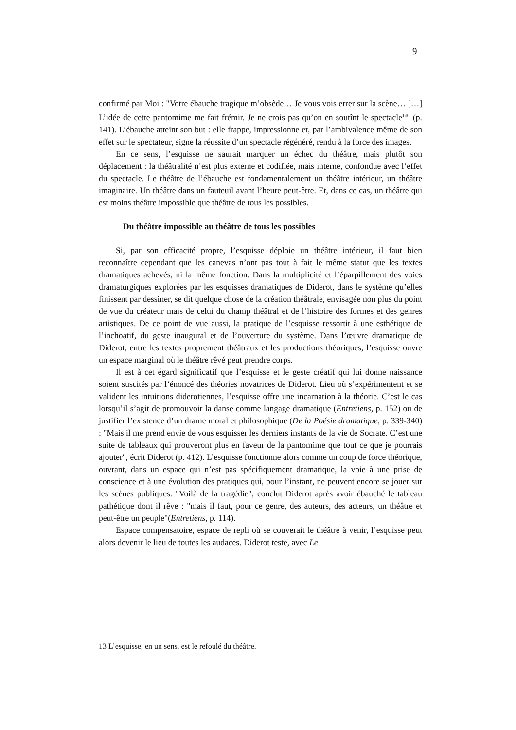9
confirmé par Moi : "Votre ébauche tragique m’obsède… Je vous vois errer sur la scène… […] L’idée de cette pantomime me fait frémir. Je ne crois pas qu’on en soutînt le spectacle<sup>13</sup>" (p. 141). L’ébauche atteint son but : elle frappe, impressionne et, par l’ambivalence même de son effet sur le spectateur, signe la réussite d’un spectacle régénéré, rendu à la force des images.
En ce sens, l’esquisse ne saurait marquer un échec du théâtre, mais plutôt son déplacement : la théâtralité n’est plus externe et codifiée, mais interne, confondue avec l’effet du spectacle. Le théâtre de l’ébauche est fondamentalement un théâtre intérieur, un théâtre imaginaire. Un théâtre dans un fauteuil avant l’heure peut-être. Et, dans ce cas, un théâtre qui est moins théâtre impossible que théâtre de tous les possibles.
Du théâtre impossible au théâtre de tous les possibles
Si, par son efficacité propre, l’esquisse déploie un théâtre intérieur, il faut bien reconnaître cependant que les canevas n’ont pas tout à fait le même statut que les textes dramatiques achevés, ni la même fonction. Dans la multiplicité et l’éparpillement des voies dramaturgiques explorées par les esquisses dramatiques de Diderot, dans le système qu’elles finissent par dessiner, se dit quelque chose de la création théâtrale, envisagée non plus du point de vue du créateur mais de celui du champ théâtral et de l’histoire des formes et des genres artistiques. De ce point de vue aussi, la pratique de l’esquisse ressortit à une esthétique de l’inchoatif, du geste inaugural et de l’ouverture du système. Dans l’œuvre dramatique de Diderot, entre les textes proprement théâtraux et les productions théoriques, l’esquisse ouvre un espace marginal où le théâtre rêvé peut prendre corps.
Il est à cet égard significatif que l’esquisse et le geste créatif qui lui donne naissance soient suscités par l’énoncé des théories novatrices de Diderot. Lieu où s’expérimentent et se valident les intuitions diderotiennes, l’esquisse offre une incarnation à la théorie. C’est le cas lorsqu’il s’agit de promouvoir la danse comme langage dramatique (Entretiens, p. 152) ou de justifier l’existence d’un drame moral et philosophique (De la Poésie dramatique, p. 339-340) : "Mais il me prend envie de vous esquisser les derniers instants de la vie de Socrate. C’est une suite de tableaux qui prouveront plus en faveur de la pantomime que tout ce que je pourrais ajouter", écrit Diderot (p. 412). L’esquisse fonctionne alors comme un coup de force théorique, ouvrant, dans un espace qui n’est pas spécifiquement dramatique, la voie à une prise de conscience et à une évolution des pratiques qui, pour l’instant, ne peuvent encore se jouer sur les scènes publiques. "Voilà de la tragédie", conclut Diderot après avoir ébauché le tableau pathétique dont il rêve : "mais il faut, pour ce genre, des auteurs, des acteurs, un théâtre et peut-être un peuple"(Entretiens, p. 114).
Espace compensatoire, espace de repli où se couverait le théâtre à venir, l’esquisse peut alors devenir le lieu de toutes les audaces. Diderot teste, avec Le
13 L’esquisse, en un sens, est le refoulé du théâtre.